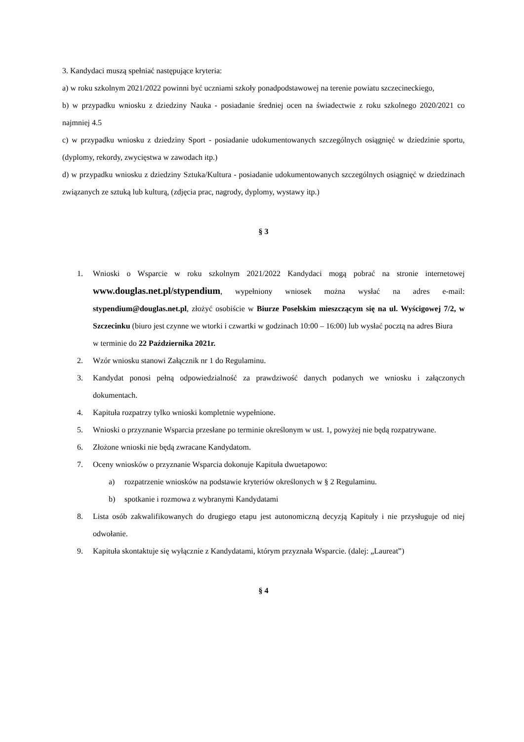3. Kandydaci muszą spełniać następujące kryteria:
a) w roku szkolnym 2021/2022 powinni być uczniami szkoły ponadpodstawowej na terenie powiatu szczecineckiego,
b) w przypadku wniosku z dziedziny Nauka - posiadanie średniej ocen na świadectwie z roku szkolnego 2020/2021 co najmniej 4.5
c) w przypadku wniosku z dziedziny Sport - posiadanie udokumentowanych szczególnych osiągnięć w dziedzinie sportu, (dyplomy, rekordy, zwycięstwa w zawodach itp.)
d) w przypadku wniosku z dziedziny Sztuka/Kultura - posiadanie udokumentowanych szczególnych osiągnięć w dziedzinach związanych ze sztuką lub kulturą, (zdjęcia prac, nagrody, dyplomy, wystawy itp.)
§ 3
1. Wnioski o Wsparcie w roku szkolnym 2021/2022 Kandydaci mogą pobrać na stronie internetowej www.douglas.net.pl/stypendium, wypełniony wniosek można wysłać na adres e-mail: stypendium@douglas.net.pl, złożyć osobiście w Biurze Poselskim mieszczącym się na ul. Wyścigowej 7/2, w Szczecinku (biuro jest czynne we wtorki i czwartki w godzinach 10:00 – 16:00) lub wysłać pocztą na adres Biura
w terminie do 22 Października 2021r.
2. Wzór wniosku stanowi Załącznik nr 1 do Regulaminu.
3. Kandydat ponosi pełną odpowiedzialność za prawdziwość danych podanych we wniosku i załączonych dokumentach.
4. Kapituła rozpatrzy tylko wnioski kompletnie wypełnione.
5. Wnioski o przyznanie Wsparcia przesłane po terminie określonym w ust. 1, powyżej nie będą rozpatrywane.
6. Złożone wnioski nie będą zwracane Kandydatom.
7. Oceny wniosków o przyznanie Wsparcia dokonuje Kapituła dwuetapowo:
a) rozpatrzenie wniosków na podstawie kryteriów określonych w § 2 Regulaminu.
b) spotkanie i rozmowa z wybranymi Kandydatami
8. Lista osób zakwalifikowanych do drugiego etapu jest autonomiczną decyzją Kapituły i nie przysługuje od niej odwołanie.
9. Kapituła skontaktuje się wyłącznie z Kandydatami, którym przyznała Wsparcie. (dalej: „Laureat”)
§ 4